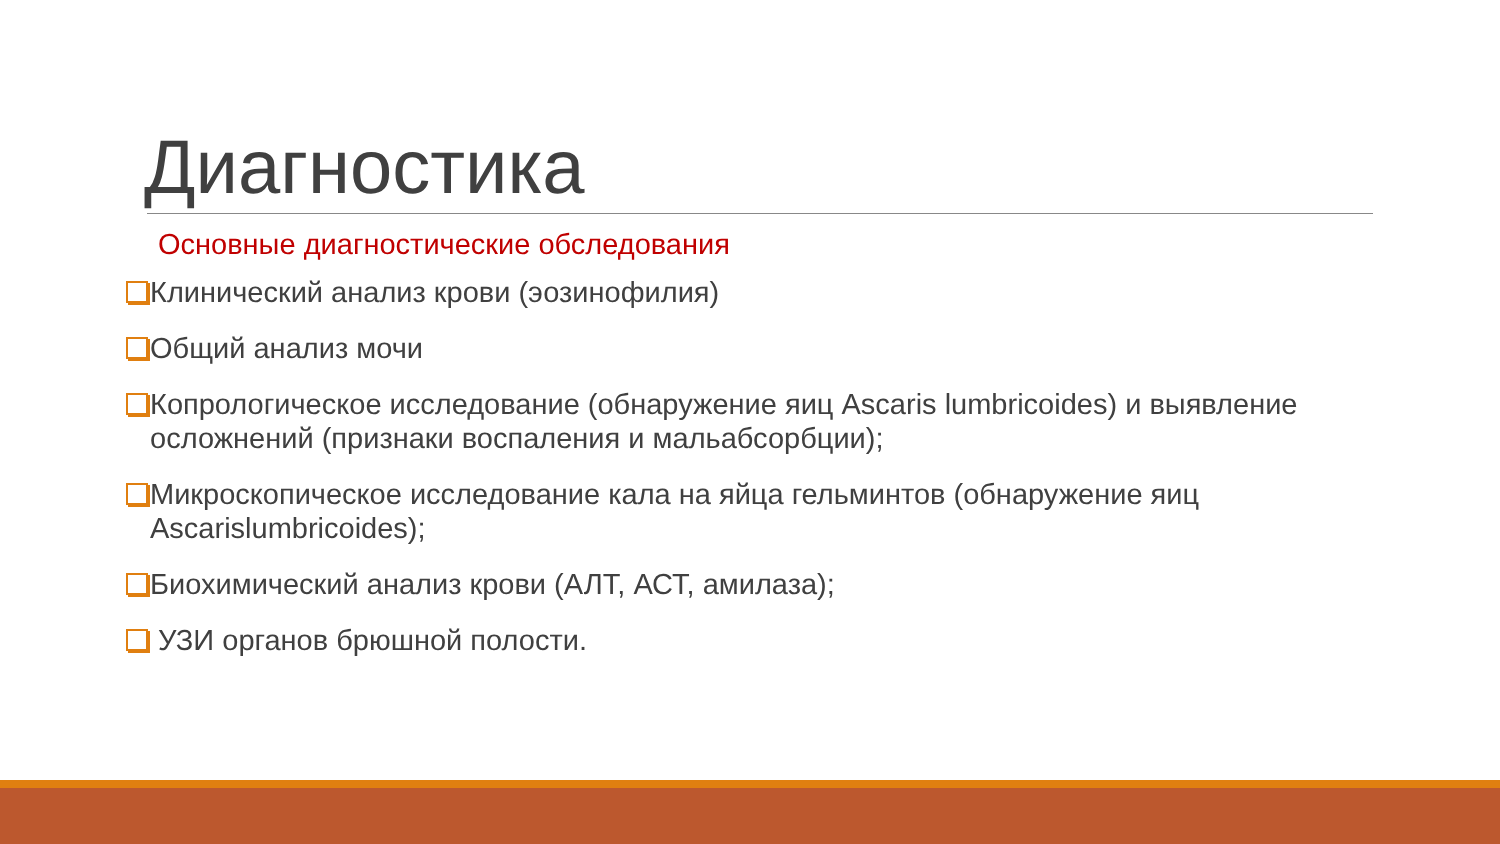Диагностика
Основные диагностические обследования
Клинический анализ крови (эозинофилия)
Общий анализ мочи
Копрологическое исследование (обнаружение яиц Ascaris lumbricoides) и выявление осложнений (признаки воспаления и мальабсорбции);
Микроскопическое исследование кала на яйца гельминтов (обнаружение яиц Ascarislumbricoides);
Биохимический анализ крови (АЛТ, АСТ, амилаза);
УЗИ органов брюшной полости.